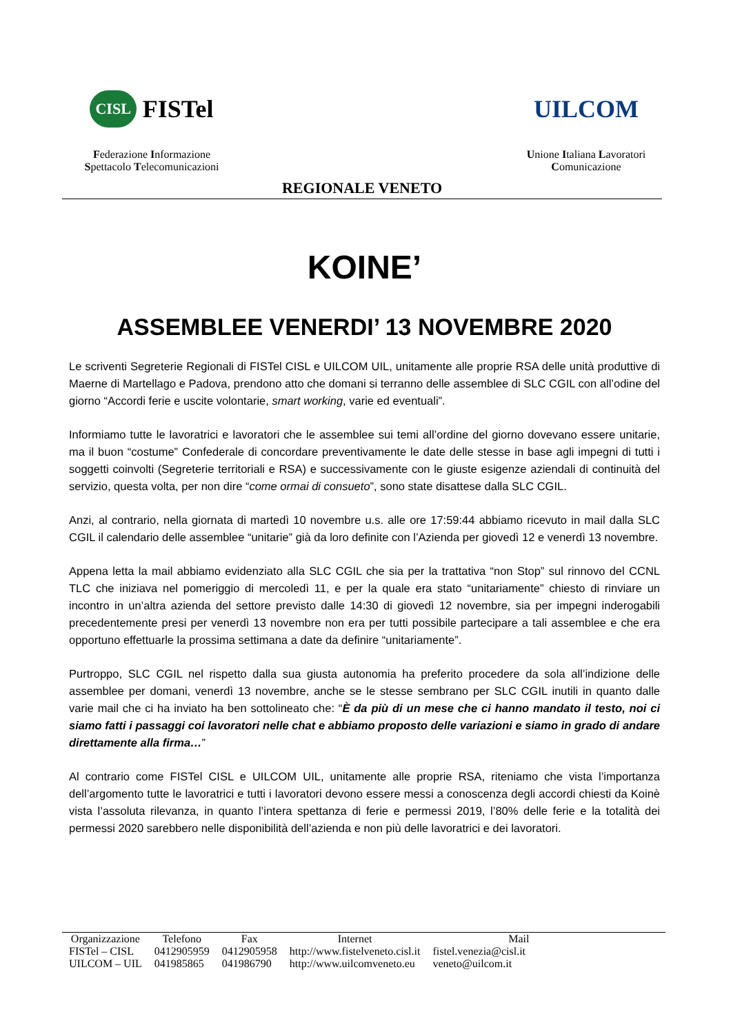CISL FISTel
Federazione Informazione
Spettacolo Telecomunicazioni
UILCOM
Unione Italiana Lavoratori
Comunicazione
REGIONALE VENETO
KOINE’
ASSEMBLEE VENERDI’ 13 NOVEMBRE 2020
Le scriventi Segreterie Regionali di FISTel CISL e UILCOM UIL, unitamente alle proprie RSA delle unità produttive di Maerne di Martellago e Padova, prendono atto che domani si terranno delle assemblee di SLC CGIL con all’odine del giorno “Accordi ferie e uscite volontarie, smart working, varie ed eventuali”.
Informiamo tutte le lavoratrici e lavoratori che le assemblee sui temi all’ordine del giorno dovevano essere unitarie, ma il buon “costume” Confederale di concordare preventivamente le date delle stesse in base agli impegni di tutti i soggetti coinvolti (Segreterie territoriali e RSA) e successivamente con le giuste esigenze aziendali di continuità del servizio, questa volta, per non dire “come ormai di consueto”, sono state disattese dalla SLC CGIL.
Anzi, al contrario, nella giornata di martedì 10 novembre u.s. alle ore 17:59:44 abbiamo ricevuto in mail dalla SLC CGIL il calendario delle assemblee “unitarie” già da loro definite con l’Azienda per giovedì 12 e venerdì 13 novembre.
Appena letta la mail abbiamo evidenziato alla SLC CGIL che sia per la trattativa “non Stop” sul rinnovo del CCNL TLC che iniziava nel pomeriggio di mercoledì 11, e per la quale era stato “unitariamente” chiesto di rinviare un incontro in un’altra azienda del settore previsto dalle 14:30 di giovedì 12 novembre, sia per impegni inderogabili precedentemente presi per venerdì 13 novembre non era per tutti possibile partecipare a tali assemblee e che era opportuno effettuarle la prossima settimana a date da definire “unitariamente”.
Purtroppo, SLC CGIL nel rispetto dalla sua giusta autonomia ha preferito procedere da sola all’indizione delle assemblee per domani, venerdì 13 novembre, anche se le stesse sembrano per SLC CGIL inutili in quanto dalle varie mail che ci ha inviato ha ben sottolineato che: “È da più di un mese che ci hanno mandato il testo, noi ci siamo fatti i passaggi coi lavoratori nelle chat e abbiamo proposto delle variazioni e siamo in grado di andare direttamente alla firma…”
Al contrario come FISTel CISL e UILCOM UIL, unitamente alle proprie RSA, riteniamo che vista l’importanza dell’argomento tutte le lavoratrici e tutti i lavoratori devono essere messi a conoscenza degli accordi chiesti da Koinè vista l’assoluta rilevanza, in quanto l’intera spettanza di ferie e permessi 2019, l’80% delle ferie e la totalità dei permessi 2020 sarebbero nelle disponibilità dell’azienda e non più delle lavoratrici e dei lavoratori.
| Organizzazione | Telefono | Fax | Internet | Mail |
| --- | --- | --- | --- | --- |
| FISTel – CISL | 0412905959 | 0412905958 | http://www.fistelveneto.cisl.it | fistel.venezia@cisl.it |
| UILCOM – UIL | 041985865 | 041986790 | http://www.uilcomveneto.eu | veneto@uilcom.it |